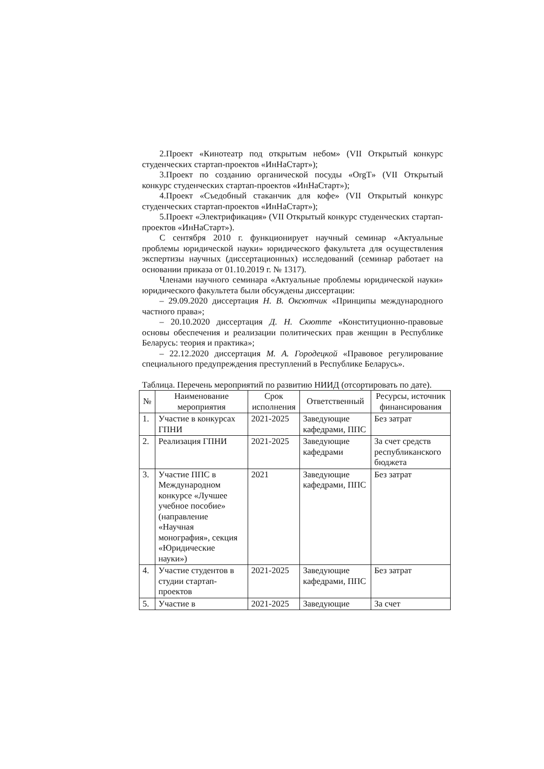2.Проект «Кинотеатр под открытым небом» (VII Открытый конкурс студенческих стартап-проектов «ИнНаСтарт»);
3.Проект по созданию органической посуды «OrgT» (VII Открытый конкурс студенческих стартап-проектов «ИнНаСтарт»);
4.Проект «Съедобный стаканчик для кофе» (VII Открытый конкурс студенческих стартап-проектов «ИнНаСтарт»);
5.Проект «Электрификация» (VII Открытый конкурс студенческих стартап-проектов «ИнНаСтарт»).
С сентября 2010 г. функционирует научный семинар «Актуальные проблемы юридической науки» юридического факультета для осуществления экспертизы научных (диссертационных) исследований (семинар работает на основании приказа от 01.10.2019 г. № 1317).
Членами научного семинара «Актуальные проблемы юридической науки» юридического факультета были обсуждены диссертации:
– 29.09.2020 диссертация Н. В. Оксютчик «Принципы международного частного права»;
– 20.10.2020 диссертация Д. Н. Скютте «Конституционно-правовые основы обеспечения и реализации политических прав женщин в Республике Беларусь: теория и практика»;
– 22.12.2020 диссертация М. А. Городецкой «Правовое регулирование специального предупреждения преступлений в Республике Беларусь».
Таблица. Перечень мероприятий по развитию НИИД (отсортировать по дате).
| № | Наименование мероприятия | Срок исполнения | Ответственный | Ресурсы, источник финансирования |
| --- | --- | --- | --- | --- |
| 1. | Участие в конкурсах ГПНИ | 2021-2025 | Заведующие кафедрами, ППС | Без затрат |
| 2. | Реализация ГПНИ | 2021-2025 | Заведующие кафедрами | За счет средств республиканского бюджета |
| 3. | Участие ППС в Международном конкурсе «Лучшее учебное пособие» (направление «Научная монография», секция «Юридические науки») | 2021 | Заведующие кафедрами, ППС | Без затрат |
| 4. | Участие студентов в студии стартап-проектов | 2021-2025 | Заведующие кафедрами, ППС | Без затрат |
| 5. | Участие в | 2021-2025 | Заведующие | За счет |